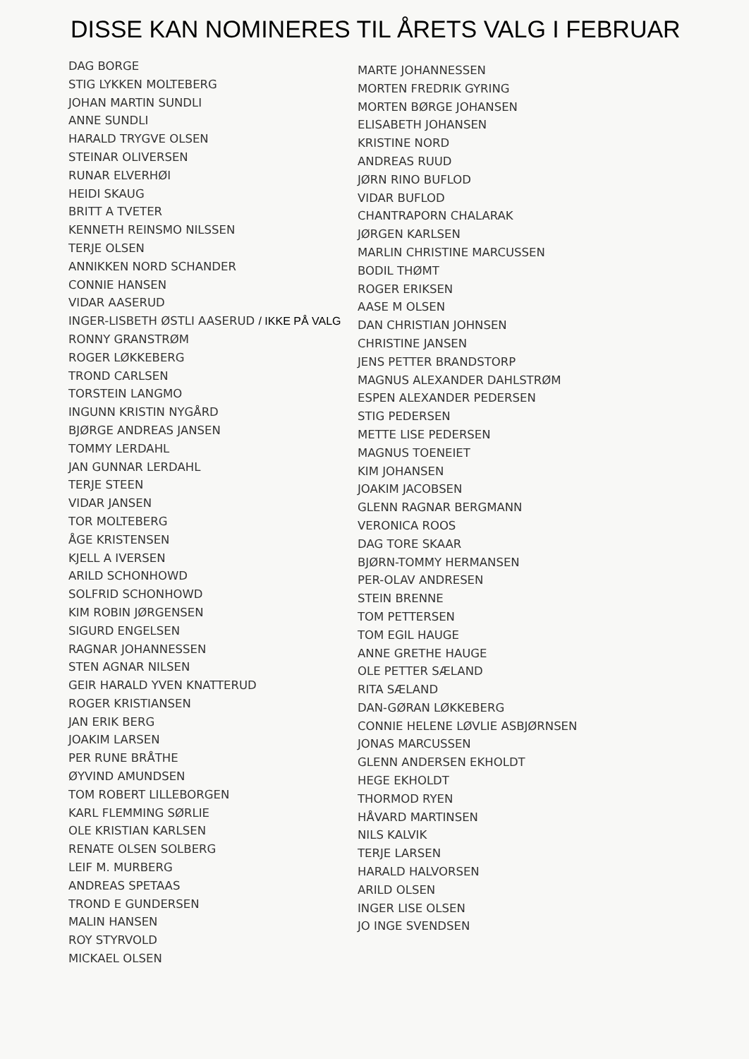DISSE KAN NOMINERES TIL ÅRETS VALG I FEBRUAR
DAG BORGE
STIG LYKKEN MOLTEBERG
JOHAN MARTIN SUNDLI
ANNE SUNDLI
HARALD TRYGVE OLSEN
STEINAR OLIVERSEN
RUNAR ELVERHØI
HEIDI SKAUG
BRITT A TVETER
KENNETH REINSMO NILSSEN
TERJE OLSEN
ANNIKKEN NORD SCHANDER
CONNIE HANSEN
VIDAR AASERUD
INGER-LISBETH ØSTLI AASERUD / IKKE PÅ VALG
RONNY GRANSTRØM
ROGER LØKKEBERG
TROND CARLSEN
TORSTEIN LANGMO
INGUNN KRISTIN NYGÅRD
BJØRGE ANDREAS JANSEN
TOMMY LERDAHL
JAN GUNNAR LERDAHL
TERJE STEEN
VIDAR JANSEN
TOR MOLTEBERG
ÅGE KRISTENSEN
KJELL A IVERSEN
ARILD SCHONHOWD
SOLFRID SCHONHOWD
KIM ROBIN JØRGENSEN
SIGURD ENGELSEN
RAGNAR JOHANNESSEN
STEN AGNAR NILSEN
GEIR HARALD YVEN KNATTERUD
ROGER KRISTIANSEN
JAN ERIK BERG
JOAKIM LARSEN
PER RUNE BRÅTHE
ØYVIND AMUNDSEN
TOM ROBERT LILLEBORGEN
KARL FLEMMING SØRLIE
OLE KRISTIAN KARLSEN
RENATE OLSEN SOLBERG
LEIF M. MURBERG
ANDREAS SPETAAS
TROND E GUNDERSEN
MALIN HANSEN
ROY STYRVOLD
MICKAEL OLSEN
MARTE JOHANNESSEN
MORTEN FREDRIK GYRING
MORTEN BØRGE JOHANSEN
ELISABETH JOHANSEN
KRISTINE NORD
ANDREAS RUUD
JØRN RINO BUFLOD
VIDAR BUFLOD
CHANTRAPORN CHALARAK
JØRGEN KARLSEN
MARLIN CHRISTINE MARCUSSEN
BODIL THØMT
ROGER ERIKSEN
AASE M OLSEN
DAN CHRISTIAN JOHNSEN
CHRISTINE JANSEN
JENS PETTER BRANDSTORP
MAGNUS ALEXANDER DAHLSTRØM
ESPEN ALEXANDER PEDERSEN
STIG PEDERSEN
METTE LISE PEDERSEN
MAGNUS TOENEIET
KIM JOHANSEN
JOAKIM JACOBSEN
GLENN RAGNAR BERGMANN
VERONICA ROOS
DAG TORE SKAAR
BJØRN-TOMMY HERMANSEN
PER-OLAV ANDRESEN
STEIN BRENNE
TOM PETTERSEN
TOM EGIL HAUGE
ANNE GRETHE HAUGE
OLE PETTER SÆLAND
RITA SÆLAND
DAN-GØRAN LØKKEBERG
CONNIE HELENE LØVLIE ASBJØRNSEN
JONAS MARCUSSEN
GLENN ANDERSEN EKHOLDT
HEGE EKHOLDT
THORMOD RYEN
HÅVARD MARTINSEN
NILS KALVIK
TERJE LARSEN
HARALD HALVORSEN
ARILD OLSEN
INGER LISE OLSEN
JO INGE SVENDSEN